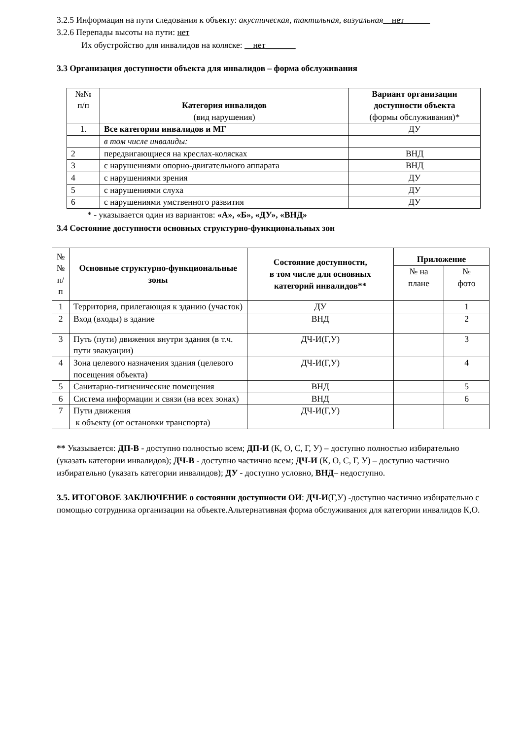3.2.5 Информация на пути следования к объекту: акустическая, тактильная, визуальная__нет______
3.2.6 Перепады высоты на пути: нет
Их обустройство для инвалидов на коляске: __нет_______
3.3 Организация доступности объекта для инвалидов – форма обслуживания
| №№ п/п | Категория инвалидов (вид нарушения) | Вариант организации доступности объекта (формы обслуживания)* |
| --- | --- | --- |
| 1. | Все категории инвалидов и МГ | ДУ |
| | в том числе инвалиды: | |
| 2 | передвигающиеся на креслах-колясках | ВНД |
| 3 | с нарушениями опорно-двигательного аппарата | ВНД |
| 4 | с нарушениями зрения | ДУ |
| 5 | с нарушениями слуха | ДУ |
| 6 | с нарушениями умственного развития | ДУ |
* - указывается один из вариантов: «А», «Б», «ДУ», «ВНД»
3.4 Состояние доступности основных структурно-функциональных зон
| № № п/ п | Основные структурно-функциональные зоны | Состояние доступности, в том числе для основных категорий инвалидов** | Приложение | |
| --- | --- | --- | --- | --- |
| | | | № на плане | № фото |
| 1 | Территория, прилегающая к зданию (участок) | ДУ | | 1 |
| 2 | Вход (входы) в здание | ВНД | | 2 |
| 3 | Путь (пути) движения внутри здания (в т.ч. пути эвакуации) | ДЧ-И(Г,У) | | 3 |
| 4 | Зона целевого назначения здания (целевого посещения объекта) | ДЧ-И(Г,У) | | 4 |
| 5 | Санитарно-гигиенические помещения | ВНД | | 5 |
| 6 | Система информации и связи (на всех зонах) | ВНД | | 6 |
| 7 | Пути движения к объекту (от остановки транспорта) | ДЧ-И(Г,У) | | |
** Указывается: ДП-В - доступно полностью всем; ДП-И (К, О, С, Г, У) – доступно полностью избирательно (указать категории инвалидов); ДЧ-В - доступно частично всем; ДЧ-И (К, О, С, Г, У) – доступно частично избирательно (указать категории инвалидов); ДУ - доступно условно, ВНД– недоступно.
3.5. ИТОГОВОЕ ЗАКЛЮЧЕНИЕ о состоянии доступности ОИ: ДЧ-И(Г,У) -доступно частично избирательно с помощью сотрудника организации на объекте.Альтернативная форма обслуживания для категории инвалидов К,О.